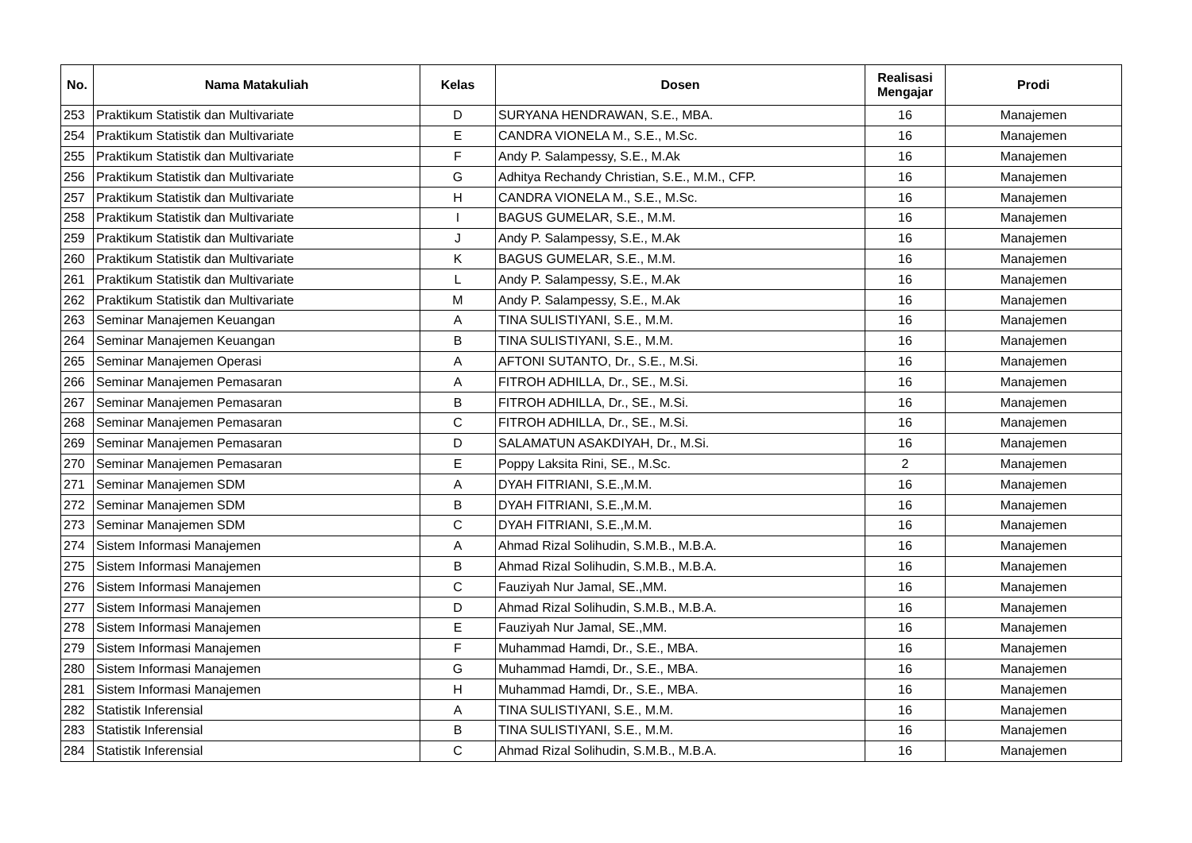| No. | Nama Matakuliah | Kelas | Dosen | Realisasi Mengajar | Prodi |
| --- | --- | --- | --- | --- | --- |
| 253 | Praktikum Statistik dan Multivariate | D | SURYANA HENDRAWAN, S.E., MBA. | 16 | Manajemen |
| 254 | Praktikum Statistik dan Multivariate | E | CANDRA VIONELA M., S.E., M.Sc. | 16 | Manajemen |
| 255 | Praktikum Statistik dan Multivariate | F | Andy P. Salampessy, S.E., M.Ak | 16 | Manajemen |
| 256 | Praktikum Statistik dan Multivariate | G | Adhitya Rechandy Christian, S.E., M.M., CFP. | 16 | Manajemen |
| 257 | Praktikum Statistik dan Multivariate | H | CANDRA VIONELA M., S.E., M.Sc. | 16 | Manajemen |
| 258 | Praktikum Statistik dan Multivariate | I | BAGUS GUMELAR, S.E., M.M. | 16 | Manajemen |
| 259 | Praktikum Statistik dan Multivariate | J | Andy P. Salampessy, S.E., M.Ak | 16 | Manajemen |
| 260 | Praktikum Statistik dan Multivariate | K | BAGUS GUMELAR, S.E., M.M. | 16 | Manajemen |
| 261 | Praktikum Statistik dan Multivariate | L | Andy P. Salampessy, S.E., M.Ak | 16 | Manajemen |
| 262 | Praktikum Statistik dan Multivariate | M | Andy P. Salampessy, S.E., M.Ak | 16 | Manajemen |
| 263 | Seminar Manajemen Keuangan | A | TINA SULISTIYANI, S.E., M.M. | 16 | Manajemen |
| 264 | Seminar Manajemen Keuangan | B | TINA SULISTIYANI, S.E., M.M. | 16 | Manajemen |
| 265 | Seminar Manajemen Operasi | A | AFTONI SUTANTO, Dr., S.E., M.Si. | 16 | Manajemen |
| 266 | Seminar Manajemen Pemasaran | A | FITROH ADHILLA, Dr., SE., M.Si. | 16 | Manajemen |
| 267 | Seminar Manajemen Pemasaran | B | FITROH ADHILLA, Dr., SE., M.Si. | 16 | Manajemen |
| 268 | Seminar Manajemen Pemasaran | C | FITROH ADHILLA, Dr., SE., M.Si. | 16 | Manajemen |
| 269 | Seminar Manajemen Pemasaran | D | SALAMATUN ASAKDIYAH, Dr., M.Si. | 16 | Manajemen |
| 270 | Seminar Manajemen Pemasaran | E | Poppy Laksita Rini, SE., M.Sc. | 2 | Manajemen |
| 271 | Seminar Manajemen SDM | A | DYAH FITRIANI, S.E.,M.M. | 16 | Manajemen |
| 272 | Seminar Manajemen SDM | B | DYAH FITRIANI, S.E.,M.M. | 16 | Manajemen |
| 273 | Seminar Manajemen SDM | C | DYAH FITRIANI, S.E.,M.M. | 16 | Manajemen |
| 274 | Sistem Informasi Manajemen | A | Ahmad Rizal Solihudin, S.M.B., M.B.A. | 16 | Manajemen |
| 275 | Sistem Informasi Manajemen | B | Ahmad Rizal Solihudin, S.M.B., M.B.A. | 16 | Manajemen |
| 276 | Sistem Informasi Manajemen | C | Fauziyah Nur Jamal, SE.,MM. | 16 | Manajemen |
| 277 | Sistem Informasi Manajemen | D | Ahmad Rizal Solihudin, S.M.B., M.B.A. | 16 | Manajemen |
| 278 | Sistem Informasi Manajemen | E | Fauziyah Nur Jamal, SE.,MM. | 16 | Manajemen |
| 279 | Sistem Informasi Manajemen | F | Muhammad Hamdi, Dr., S.E., MBA. | 16 | Manajemen |
| 280 | Sistem Informasi Manajemen | G | Muhammad Hamdi, Dr., S.E., MBA. | 16 | Manajemen |
| 281 | Sistem Informasi Manajemen | H | Muhammad Hamdi, Dr., S.E., MBA. | 16 | Manajemen |
| 282 | Statistik Inferensial | A | TINA SULISTIYANI, S.E., M.M. | 16 | Manajemen |
| 283 | Statistik Inferensial | B | TINA SULISTIYANI, S.E., M.M. | 16 | Manajemen |
| 284 | Statistik Inferensial | C | Ahmad Rizal Solihudin, S.M.B., M.B.A. | 16 | Manajemen |